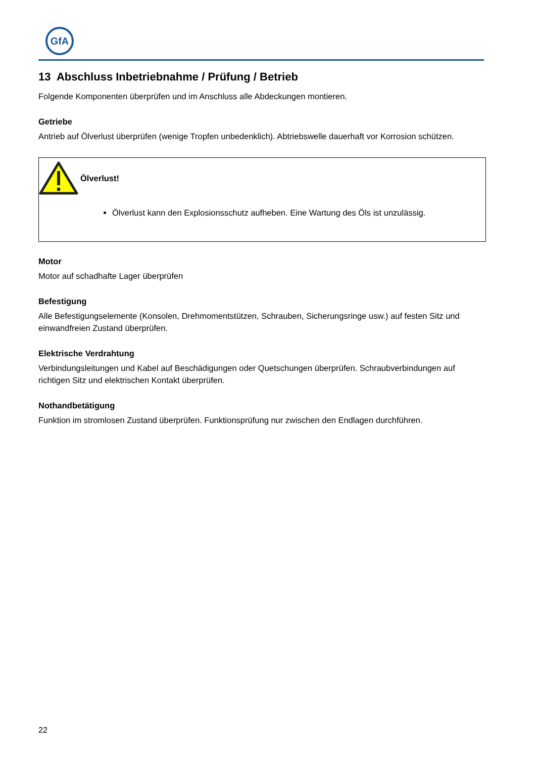GfA
13 Abschluss Inbetriebnahme / Prüfung / Betrieb
Folgende Komponenten überprüfen und im Anschluss alle Abdeckungen montieren.
Getriebe
Antrieb auf Ölverlust überprüfen (wenige Tropfen unbedenklich). Abtriebswelle dauerhaft vor Korrosion schützen.
Ölverlust!
Ölverlust kann den Explosionsschutz aufheben. Eine Wartung des Öls ist unzulässig.
Motor
Motor auf schadhafte Lager überprüfen
Befestigung
Alle Befestigungselemente (Konsolen, Drehmomentstützen, Schrauben, Sicherungsringe usw.) auf festen Sitz und einwandfreien Zustand überprüfen.
Elektrische Verdrahtung
Verbindungsleitungen und Kabel auf Beschädigungen oder Quetschungen überprüfen. Schraubverbindungen auf richtigen Sitz und elektrischen Kontakt überprüfen.
Nothandbetätigung
Funktion im stromlosen Zustand überprüfen. Funktionsprüfung nur zwischen den Endlagen durchführen.
22